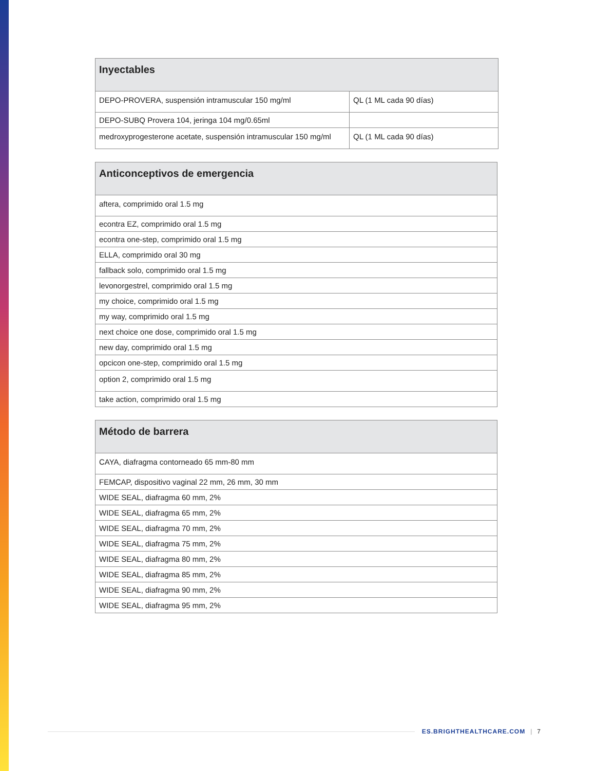| Inyectables | |
| --- | --- |
| DEPO-PROVERA, suspensión intramuscular 150 mg/ml | QL (1 ML cada 90 días) |
| DEPO-SUBQ Provera 104, jeringa 104 mg/0.65ml | |
| medroxyprogesterone acetate, suspensión intramuscular 150 mg/ml | QL (1 ML cada 90 días) |
| Anticonceptivos de emergencia |
| --- |
| aftera, comprimido oral 1.5 mg |
| econtra EZ, comprimido oral 1.5 mg |
| econtra one-step, comprimido oral 1.5 mg |
| ELLA, comprimido oral 30 mg |
| fallback solo, comprimido oral 1.5 mg |
| levonorgestrel, comprimido oral 1.5 mg |
| my choice, comprimido oral 1.5 mg |
| my way, comprimido oral 1.5 mg |
| next choice one dose, comprimido oral 1.5 mg |
| new day, comprimido oral 1.5 mg |
| opcicon one-step, comprimido oral 1.5 mg |
| option 2, comprimido oral 1.5 mg |
| take action, comprimido oral 1.5 mg |
| Método de barrera |
| --- |
| CAYA, diafragma contorneado 65 mm-80 mm |
| FEMCAP, dispositivo vaginal 22 mm, 26 mm, 30 mm |
| WIDE SEAL, diafragma 60 mm, 2% |
| WIDE SEAL, diafragma 65 mm, 2% |
| WIDE SEAL, diafragma 70 mm, 2% |
| WIDE SEAL, diafragma 75 mm, 2% |
| WIDE SEAL, diafragma 80 mm, 2% |
| WIDE SEAL, diafragma 85 mm, 2% |
| WIDE SEAL, diafragma 90 mm, 2% |
| WIDE SEAL, diafragma 95 mm, 2% |
ES.BRIGHTHEALTHCARE.COM | 7